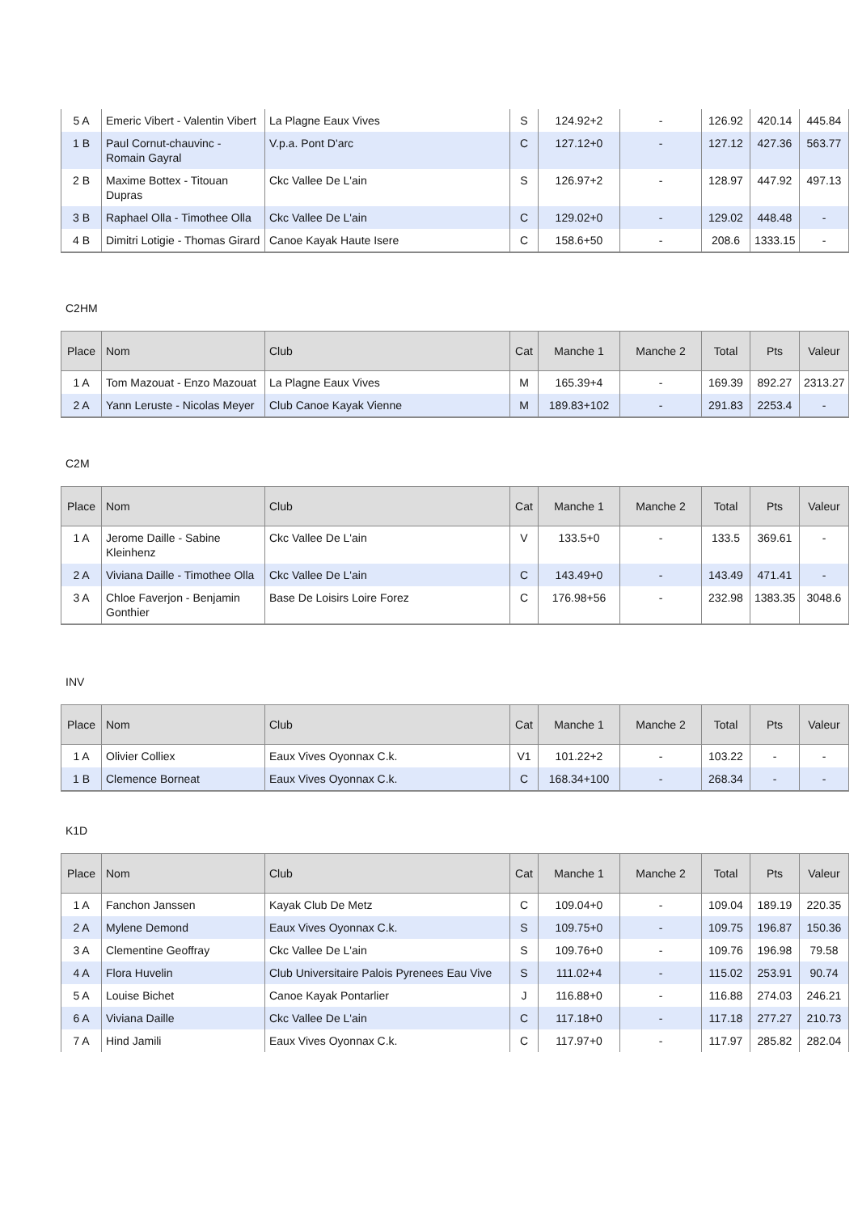| 5 A | Emeric Vibert - Valentin Vibert | La Plagne Eaux Vives | S | 124.92+2 | - | 126.92 | 420.14 | 445.84 |
| 1 B | Paul Cornut-chauvinc - Romain Gayral | V.p.a. Pont D'arc | C | 127.12+0 | - | 127.12 | 427.36 | 563.77 |
| 2 B | Maxime Bottex - Titouan Dupras | Ckc Vallee De L'ain | S | 126.97+2 | - | 128.97 | 447.92 | 497.13 |
| 3 B | Raphael Olla - Timothee Olla | Ckc Vallee De L'ain | C | 129.02+0 | - | 129.02 | 448.48 | - |
| 4 B | Dimitri Lotigie - Thomas Girard | Canoe Kayak Haute Isere | C | 158.6+50 | - | 208.6 | 1333.15 | - |
C2HM
| Place | Nom | Club | Cat | Manche 1 | Manche 2 | Total | Pts | Valeur |
| --- | --- | --- | --- | --- | --- | --- | --- | --- |
| 1 A | Tom Mazouat - Enzo Mazouat | La Plagne Eaux Vives | M | 165.39+4 | - | 169.39 | 892.27 | 2313.27 |
| 2 A | Yann Leruste - Nicolas Meyer | Club Canoe Kayak Vienne | M | 189.83+102 | - | 291.83 | 2253.4 | - |
C2M
| Place | Nom | Club | Cat | Manche 1 | Manche 2 | Total | Pts | Valeur |
| --- | --- | --- | --- | --- | --- | --- | --- | --- |
| 1 A | Jerome Daille - Sabine Kleinhenz | Ckc Vallee De L'ain | V | 133.5+0 | - | 133.5 | 369.61 | - |
| 2 A | Viviana Daille - Timothee Olla | Ckc Vallee De L'ain | C | 143.49+0 | - | 143.49 | 471.41 | - |
| 3 A | Chloe Faverjon - Benjamin Gonthier | Base De Loisirs Loire Forez | C | 176.98+56 | - | 232.98 | 1383.35 | 3048.6 |
INV
| Place | Nom | Club | Cat | Manche 1 | Manche 2 | Total | Pts | Valeur |
| --- | --- | --- | --- | --- | --- | --- | --- | --- |
| 1 A | Olivier Colliex | Eaux Vives Oyonnax C.k. | V1 | 101.22+2 | - | 103.22 | - | - |
| 1 B | Clemence Borneat | Eaux Vives Oyonnax C.k. | C | 168.34+100 | - | 268.34 | - | - |
K1D
| Place | Nom | Club | Cat | Manche 1 | Manche 2 | Total | Pts | Valeur |
| --- | --- | --- | --- | --- | --- | --- | --- | --- |
| 1 A | Fanchon Janssen | Kayak Club De Metz | C | 109.04+0 | - | 109.04 | 189.19 | 220.35 |
| 2 A | Mylene Demond | Eaux Vives Oyonnax C.k. | S | 109.75+0 | - | 109.75 | 196.87 | 150.36 |
| 3 A | Clementine Geoffray | Ckc Vallee De L'ain | S | 109.76+0 | - | 109.76 | 196.98 | 79.58 |
| 4 A | Flora Huvelin | Club Universitaire Palois Pyrenees Eau Vive | S | 111.02+4 | - | 115.02 | 253.91 | 90.74 |
| 5 A | Louise Bichet | Canoe Kayak Pontarlier | J | 116.88+0 | - | 116.88 | 274.03 | 246.21 |
| 6 A | Viviana Daille | Ckc Vallee De L'ain | C | 117.18+0 | - | 117.18 | 277.27 | 210.73 |
| 7 A | Hind Jamili | Eaux Vives Oyonnax C.k. | C | 117.97+0 | - | 117.97 | 285.82 | 282.04 |